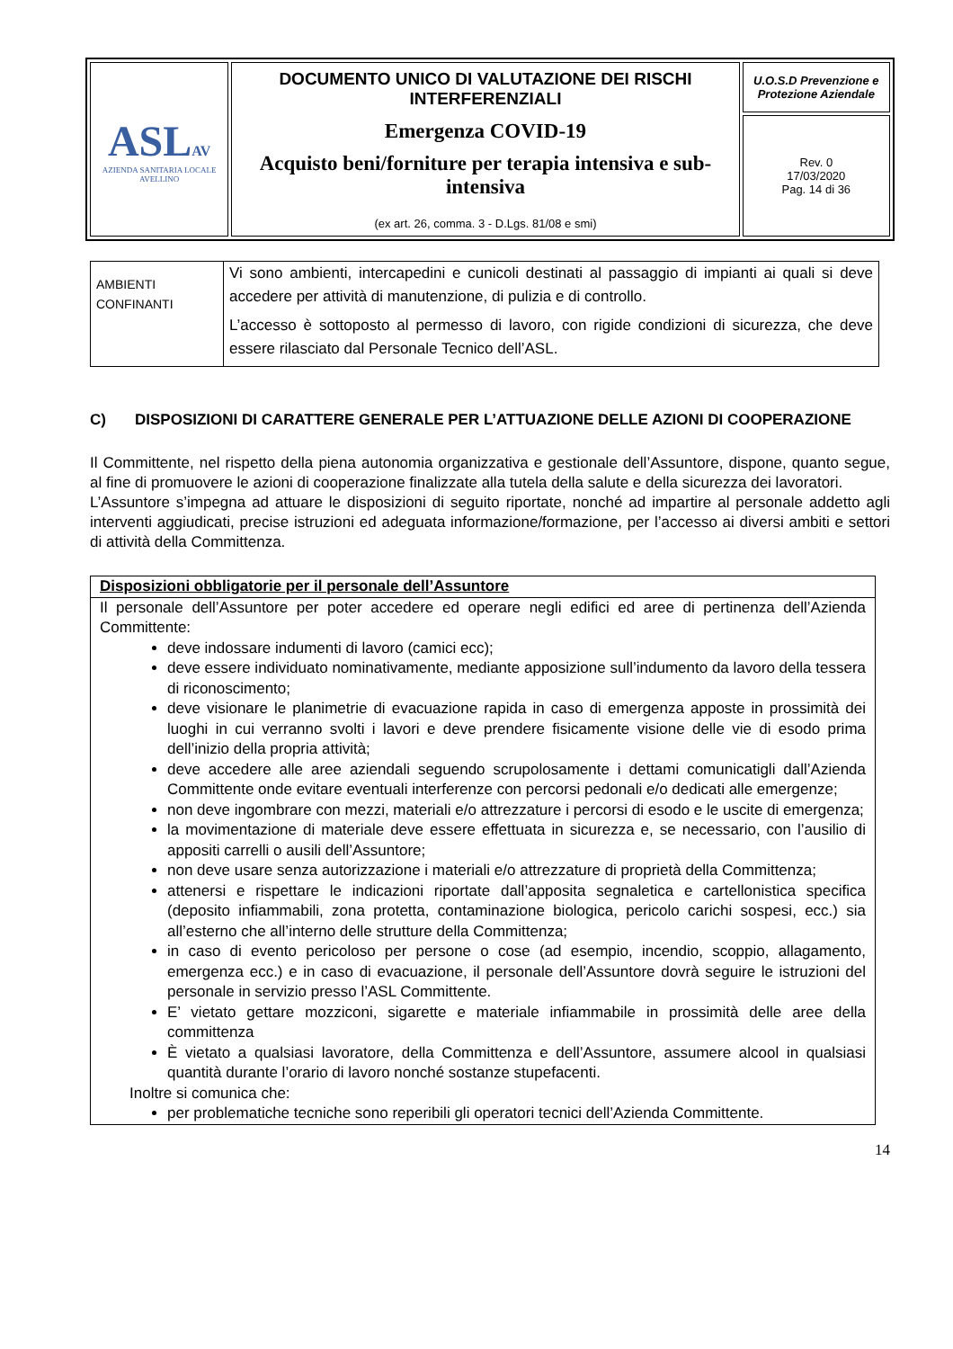| ASL AV AZIENDA SANITARIA LOCALE AVELLINO | DOCUMENTO UNICO DI VALUTAZIONE DEI RISCHI INTERFERENZIALI Emergenza COVID-19 Acquisto beni/forniture per terapia intensiva e sub-intensiva (ex art. 26, comma. 3 - D.Lgs. 81/08 e smi) | U.O.S.D Prevenzione e Protezione Aziendale |
| | | Rev. 0 17/03/2020 Pag. 14 di 36 |
| AMBIENTI CONFINANTI | Vi sono ambienti, intercapedini e cunicoli destinati al passaggio di impianti ai quali si deve accedere per attività di manutenzione, di pulizia e di controllo. L’accesso è sottoposto al permesso di lavoro, con rigide condizioni di sicurezza, che deve essere rilasciato dal Personale Tecnico dell’ASL. |
C) DISPOSIZIONI DI CARATTERE GENERALE PER L’ATTUAZIONE DELLE AZIONI DI COOPERAZIONE
Il Committente, nel rispetto della piena autonomia organizzativa e gestionale dell’Assuntore, dispone, quanto segue, al fine di promuovere le azioni di cooperazione finalizzate alla tutela della salute e della sicurezza dei lavoratori.
L’Assuntore s’impegna ad attuare le disposizioni di seguito riportate, nonché ad impartire al personale addetto agli interventi aggiudicati, precise istruzioni ed adeguata informazione/formazione, per l’accesso ai diversi ambiti e settori di attività della Committenza.
| Disposizioni obbligatorie per il personale dell’Assuntore |
| Il personale dell’Assuntore per poter accedere ed operare negli edifici ed aree di pertinenza dell’Azienda Committente: deve indossare indumenti di lavoro (camici ecc); deve essere individuato nominativamente, mediante apposizione sull’indumento da lavoro della tessera di riconoscimento; deve visionare le planimetrie di evacuazione rapida in caso di emergenza apposte in prossimità dei luoghi in cui verranno svolti i lavori e deve prendere fisicamente visione delle vie di esodo prima dell’inizio della propria attività; deve accedere alle aree aziendali seguendo scrupolosamente i dettami comunicatigli dall’Azienda Committente onde evitare eventuali interferenze con percorsi pedonali e/o dedicati alle emergenze; non deve ingombrare con mezzi, materiali e/o attrezzature i percorsi di esodo e le uscite di emergenza; la movimentazione di materiale deve essere effettuata in sicurezza e, se necessario, con l’ausilio di appositi carrelli o ausili dell’Assuntore; non deve usare senza autorizzazione i materiali e/o attrezzature di proprietà della Committenza; attenersi e rispettare le indicazioni riportate dall’apposita segnaletica e cartellonistica specifica (deposito infiammabili, zona protetta, contaminazione biologica, pericolo carichi sospesi, ecc.) sia all’esterno che all’interno delle strutture della Committenza; in caso di evento pericoloso per persone o cose (ad esempio, incendio, scoppio, allagamento, emergenza ecc.) e in caso di evacuazione, il personale dell’Assuntore dovrà seguire le istruzioni del personale in servizio presso l’ASL Committente. E’ vietato gettare mozziconi, sigarette e materiale infiammabile in prossimità delle aree della committenza È vietato a qualsiasi lavoratore, della Committenza e dell’Assuntore, assumere alcool in qualsiasi quantità durante l’orario di lavoro nonché sostanze stupefacenti. Inoltre si comunica che: per problematiche tecniche sono reperibili gli operatori tecnici dell’Azienda Committente. |
14